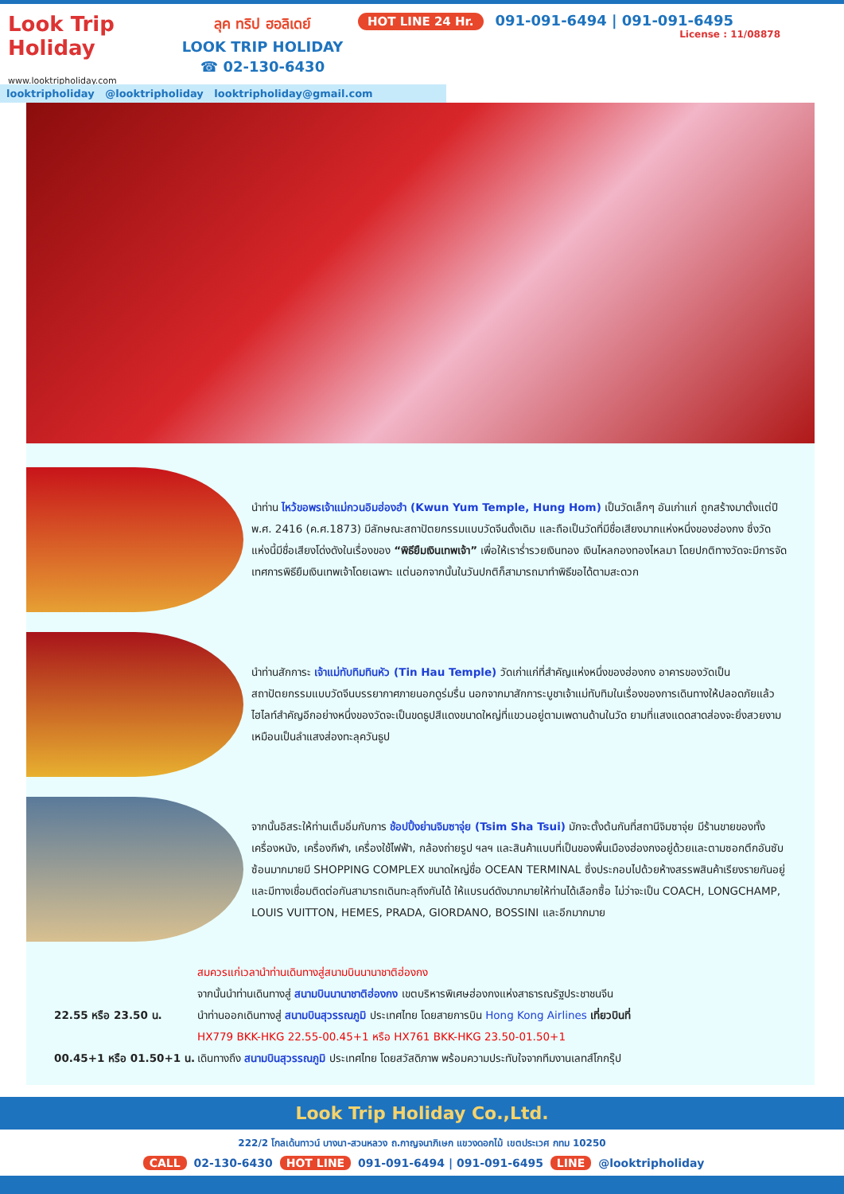Look Trip Holiday
www.looktripholiday.com
ลุค ทริป ฮอลิเดย์
LOOK TRIP HOLIDAY
☎ 02-130-6430
HOT LINE 24 Hr. 091-091-6494 | 091-091-6495
License : 11/08878
looktripholiday @looktripholiday looktripholiday@gmail.com
นำท่าน ไหว้ขอพรเจ้าแม่กวนอิมฮ่องฮำ (Kwun Yum Temple, Hung Hom) เป็นวัดเล็กๆ อันเก่าแก่ ถูกสร้างมาตั้งแต่ปี พ.ศ. 2416 (ค.ศ.1873) มีลักษณะสถาปัตยกรรมแบบวัดจีนดั้งเดิม และถือเป็นวัดที่มีชื่อเสียงมากแห่งหนึ่งของฮ่องกง ซึ่งวัดแห่งนี้มีชื่อเสียงโด่งดังในเรื่องของ “พิธียืมเงินเทพเจ้า” เพื่อให้เราร่ำรวยเงินทอง เงินไหลกองทองไหลมา โดยปกติทางวัดจะมีการจัดเทศการพิธียืมเงินเทพเจ้าโดยเฉพาะ แต่นอกจากนั้นในวันปกติก็สามารถมาทำพิธีขอได้ตามสะดวก
นำท่านสักการะ เจ้าแม่ทับทิมทินหัว (Tin Hau Temple) วัดเก่าแก่ที่สำคัญแห่งหนึ่งของฮ่องกง อาคารของวัดเป็นสถาปัตยกรรมแบบวัดจีนบรรยากาศภายนอกดูร่มรื่น นอกจากมาสักการะบูชาเจ้าแม่ทับทิมในเรื่องของการเดินทางให้ปลอดภัยแล้ว ไฮไลท์สำคัญอีกอย่างหนึ่งของวัดจะเป็นขดธูปสีแดงขนาดใหญ่ที่แขวนอยู่ตามเพดานด้านในวัด ยามที่แสงแดดสาดส่องจะยิ่งสวยงามเหมือนเป็นลำแสงส่องทะลุควันธูป
จากนั้นอิสระให้ท่านเต็มอิ่มกับการ ช้อปปิ้งย่านจิมซาจุ่ย (Tsim Sha Tsui) มักจะตั้งต้นกันที่สถานีจิมซาจุ่ย มีร้านขายของทั้งเครื่องหนัง, เครื่องกีฬา, เครื่องใช้ไฟฟ้า, กล้องถ่ายรูป ฯลฯ และสินค้าแบบที่เป็นของพื้นเมืองฮ่องกงอยู่ด้วยและตามซอกตึกอันซับซ้อนมากมายมี SHOPPING COMPLEX ขนาดใหญ่ชื่อ OCEAN TERMINAL ซึ่งประกอบไปด้วยห้างสรรพสินค้าเรียงรายกันอยู่ และมีทางเชื่อมติดต่อกันสามารถเดินทะลุถึงกันได้ ให้แบรนด์ดังมากมายให้ท่านได้เลือกซื้อ ไม่ว่าจะเป็น COACH, LONGCHAMP, LOUIS VUITTON, HEMES, PRADA, GIORDANO, BOSSINI และอีกมากมาย
สมควรแก่เวลานำท่านเดินทางสู่สนามบินนานาชาติฮ่องกง
จากนั้นนำท่านเดินทางสู่ สนามบินนานาชาติฮ่องกง เขตบริหารพิเศษฮ่องกงแห่งสาธารณรัฐประชาชนจีน
22.55 หรือ 23.50 น. นำท่านออกเดินทางสู่ สนามบินสุวรรณภูมิ ประเทศไทย โดยสายการบิน Hong Kong Airlines เที่ยวบินที่
HX779 BKK-HKG 22.55-00.45+1 หรือ HX761 BKK-HKG 23.50-01.50+1
00.45+1 หรือ 01.50+1 น.
เดินทางถึง สนามบินสุวรรณภูมิ ประเทศไทย โดยสวัสดิภาพ พร้อมความประทับใจจากทีมงานเลทส์โกกรุ๊ป
Look Trip Holiday Co.,Ltd.
222/2 โกลเด้นทาวน์ บางนา-สวนหลวง ถ.กาญจนาภิเษก แขวงดอกไม้ เขตประเวศ กทม 10250
CALL 02-130-6430 HOT LINE 091-091-6494 | 091-091-6495 LINE @looktripholiday